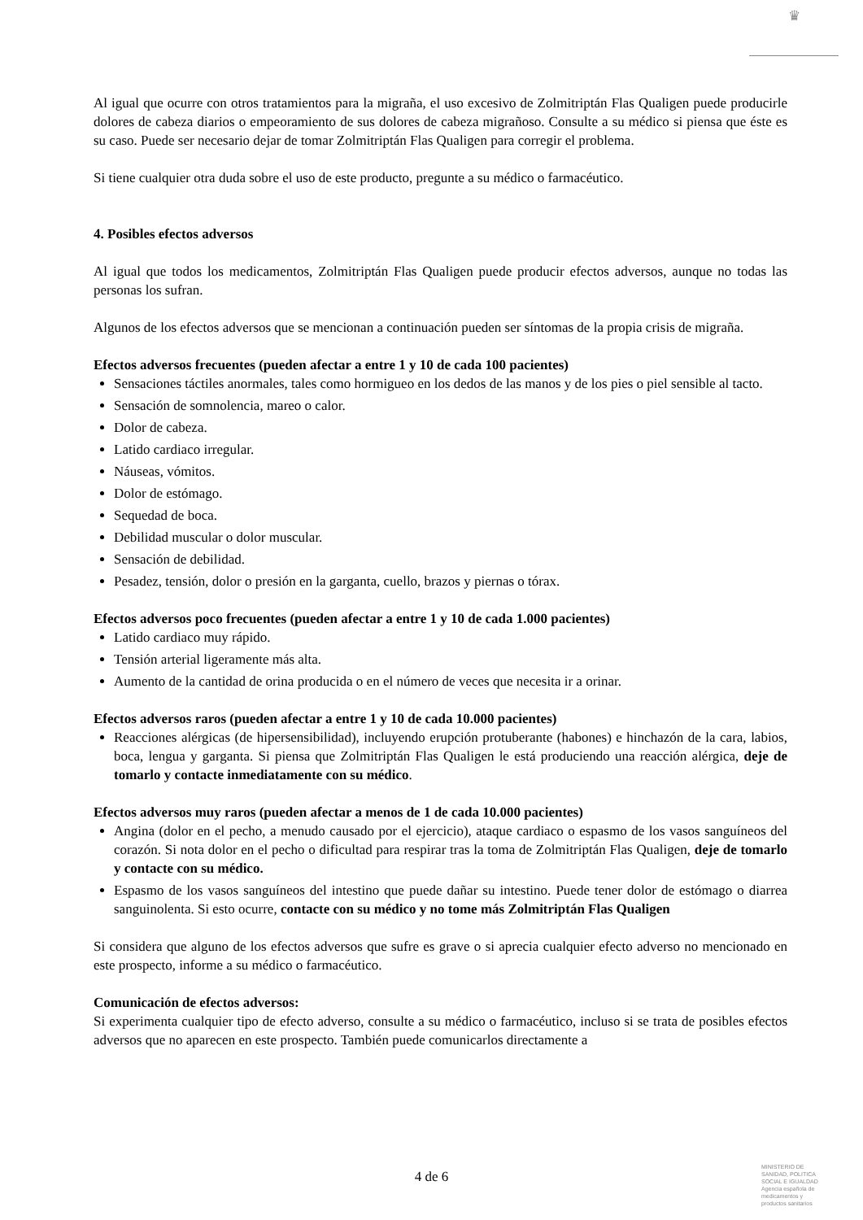♛
Al igual que ocurre con otros tratamientos para la migraña, el uso excesivo de Zolmitriptán Flas Qualigen puede producirle dolores de cabeza diarios o empeoramiento de sus dolores de cabeza migrañoso. Consulte a su médico si piensa que éste es su caso. Puede ser necesario dejar de tomar Zolmitriptán Flas Qualigen para corregir el problema.
Si tiene cualquier otra duda sobre el uso de este producto, pregunte a su médico o farmacéutico.
4. Posibles efectos adversos
Al igual que todos los medicamentos, Zolmitriptán Flas Qualigen puede producir efectos adversos, aunque no todas las personas los sufran.
Algunos de los efectos adversos que se mencionan a continuación pueden ser síntomas de la propia crisis de migraña.
Efectos adversos frecuentes (pueden afectar a entre 1 y 10 de cada 100 pacientes)
Sensaciones táctiles anormales, tales como hormigueo en los dedos de las manos y de los pies o piel sensible al tacto.
Sensación de somnolencia, mareo o calor.
Dolor de cabeza.
Latido cardiaco irregular.
Náuseas, vómitos.
Dolor de estómago.
Sequedad de boca.
Debilidad muscular o dolor muscular.
Sensación de debilidad.
Pesadez, tensión, dolor o presión en la garganta, cuello, brazos y piernas o tórax.
Efectos adversos poco frecuentes (pueden afectar a entre 1 y 10 de cada 1.000 pacientes)
Latido cardiaco muy rápido.
Tensión arterial ligeramente más alta.
Aumento de la cantidad de orina producida o en el número de veces que necesita ir a orinar.
Efectos adversos raros (pueden afectar a entre 1 y 10 de cada 10.000 pacientes)
Reacciones alérgicas (de hipersensibilidad), incluyendo erupción protuberante (habones) e hinchazón de la cara, labios, boca, lengua y garganta. Si piensa que Zolmitriptán Flas Qualigen le está produciendo una reacción alérgica, deje de tomarlo y contacte inmediatamente con su médico.
Efectos adversos muy raros (pueden afectar a menos de 1 de cada 10.000 pacientes)
Angina (dolor en el pecho, a menudo causado por el ejercicio), ataque cardiaco o espasmo de los vasos sanguíneos del corazón. Si nota dolor en el pecho o dificultad para respirar tras la toma de Zolmitriptán Flas Qualigen, deje de tomarlo y contacte con su médico.
Espasmo de los vasos sanguíneos del intestino que puede dañar su intestino. Puede tener dolor de estómago o diarrea sanguinolenta. Si esto ocurre, contacte con su médico y no tome más Zolmitriptán Flas Qualigen
Si considera que alguno de los efectos adversos que sufre es grave o si aprecia cualquier efecto adverso no mencionado en este prospecto, informe a su médico o farmacéutico.
Comunicación de efectos adversos:
Si experimenta cualquier tipo de efecto adverso, consulte a su médico o farmacéutico, incluso si se trata de posibles efectos adversos que no aparecen en este prospecto. También puede comunicarlos directamente a
4 de 6
MINISTERIO DE
SANIDAD, POLITICA
SOCIAL E IGUALDAD
Agencia española de
medicamentos y
productos sanitarios